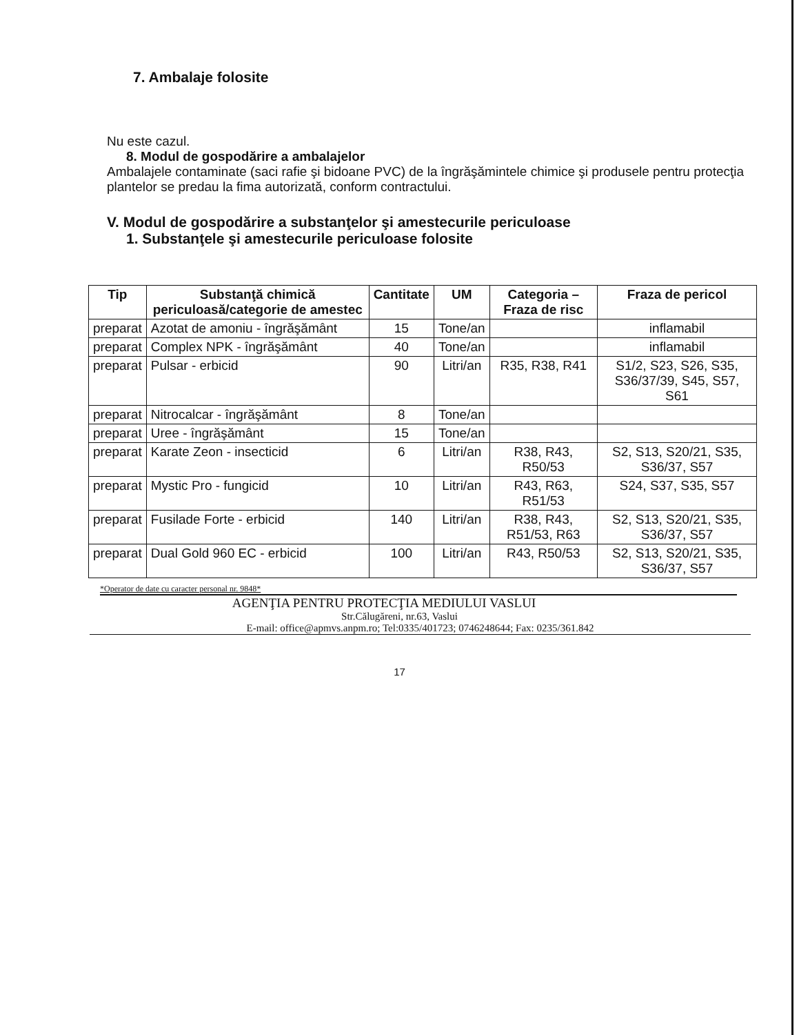7. Ambalaje folosite
Nu este cazul.
8. Modul de gospodărire a ambalajelor
Ambalajele contaminate (saci rafie şi bidoane PVC) de la îngrăşămintele chimice şi produsele pentru protecţia plantelor se predau la fima autorizată, conform contractului.
V. Modul de gospodărire a substanţelor şi amestecurile periculoase
1. Substanţele şi amestecurile periculoase folosite
| Tip | Substanţă chimică periculoasă/categorie de amestec | Cantitate | UM | Categoria – Fraza de risc | Fraza de pericol |
| --- | --- | --- | --- | --- | --- |
| preparat | Azotat de amoniu - îngrăşământ | 15 | Tone/an | | inflamabil |
| preparat | Complex NPK - îngrăşământ | 40 | Tone/an | | inflamabil |
| preparat | Pulsar - erbicid | 90 | Litri/an | R35, R38, R41 | S1/2, S23, S26, S35, S36/37/39, S45, S57, S61 |
| preparat | Nitrocalcar - îngrăşământ | 8 | Tone/an | | |
| preparat | Uree - îngrăşământ | 15 | Tone/an | | |
| preparat | Karate Zeon - insecticid | 6 | Litri/an | R38, R43, R50/53 | S2, S13, S20/21, S35, S36/37, S57 |
| preparat | Mystic Pro - fungicid | 10 | Litri/an | R43, R63, R51/53 | S24, S37, S35, S57 |
| preparat | Fusilade Forte - erbicid | 140 | Litri/an | R38, R43, R51/53, R63 | S2, S13, S20/21, S35, S36/37, S57 |
| preparat | Dual Gold 960 EC - erbicid | 100 | Litri/an | R43, R50/53 | S2, S13, S20/21, S35, S36/37, S57 |
*Operator de date cu caracter personal nr. 9848*
AGENŢIA PENTRU PROTECŢIA MEDIULUI VASLUI
Str.Călugăreni, nr.63, Vaslui
E-mail: office@apmvs.anpm.ro; Tel:0335/401723; 0746248644; Fax: 0235/361.842
17